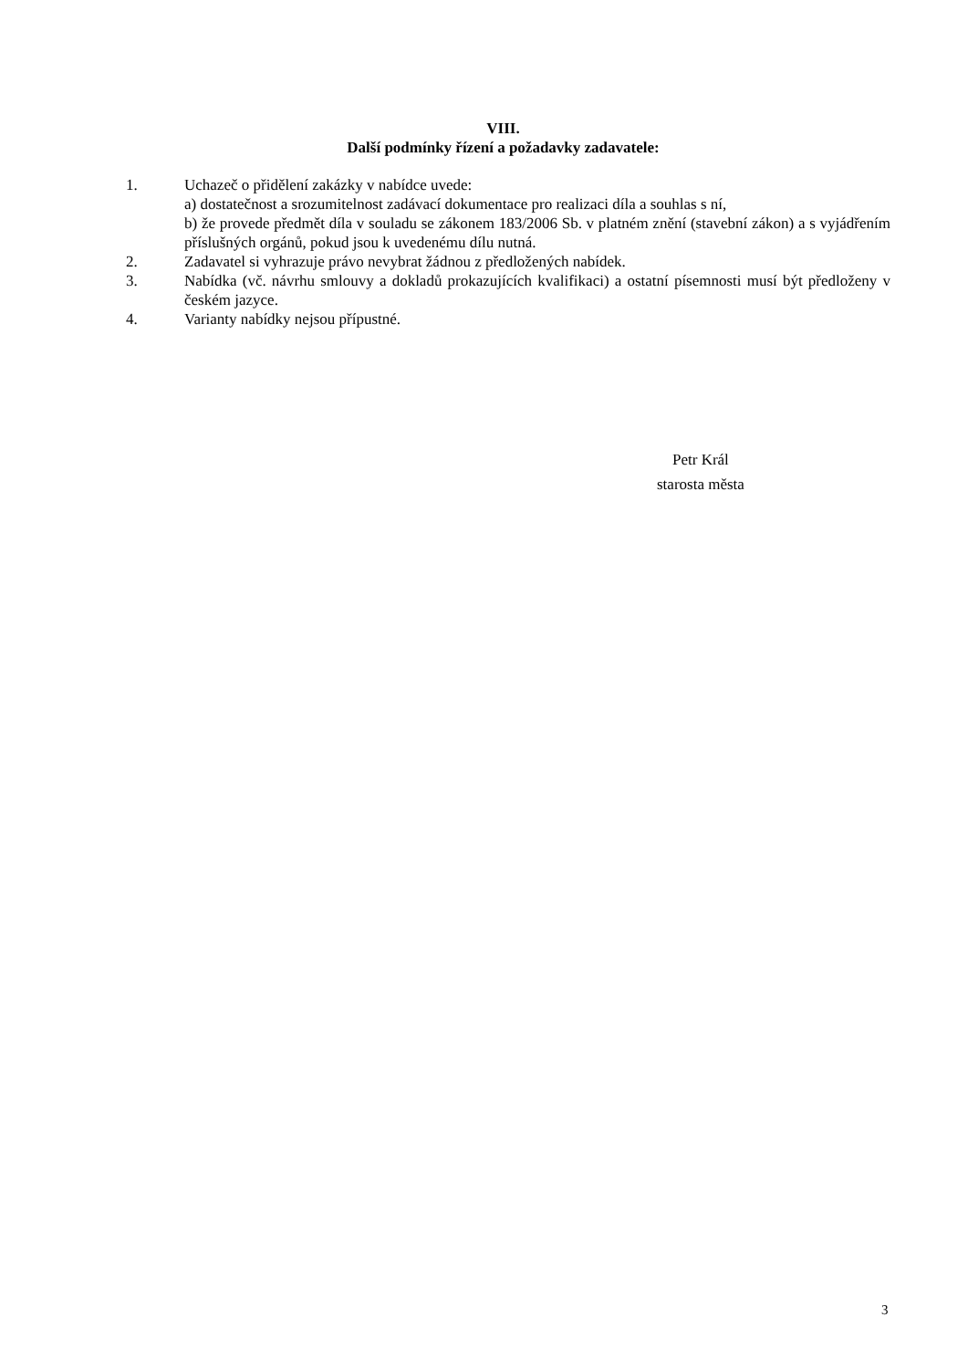VIII.
Další podmínky řízení a požadavky zadavatele:
1. Uchazeč o přidělení zakázky v nabídce uvede:
a) dostatečnost a srozumitelnost zadávací dokumentace pro realizaci díla a souhlas s ní,
b) že provede předmět díla v souladu se zákonem 183/2006 Sb. v platném znění (stavební zákon) a s vyjádřením příslušných orgánů, pokud jsou k uvedenému dílu nutná.
2. Zadavatel si vyhrazuje právo nevybrat žádnou z předložených nabídek.
3. Nabídka (vč. návrhu smlouvy a dokladů prokazujících kvalifikaci) a ostatní písemnosti musí být předloženy v českém jazyce.
4. Varianty nabídky nejsou přípustné.
Petr Král
starosta města
3